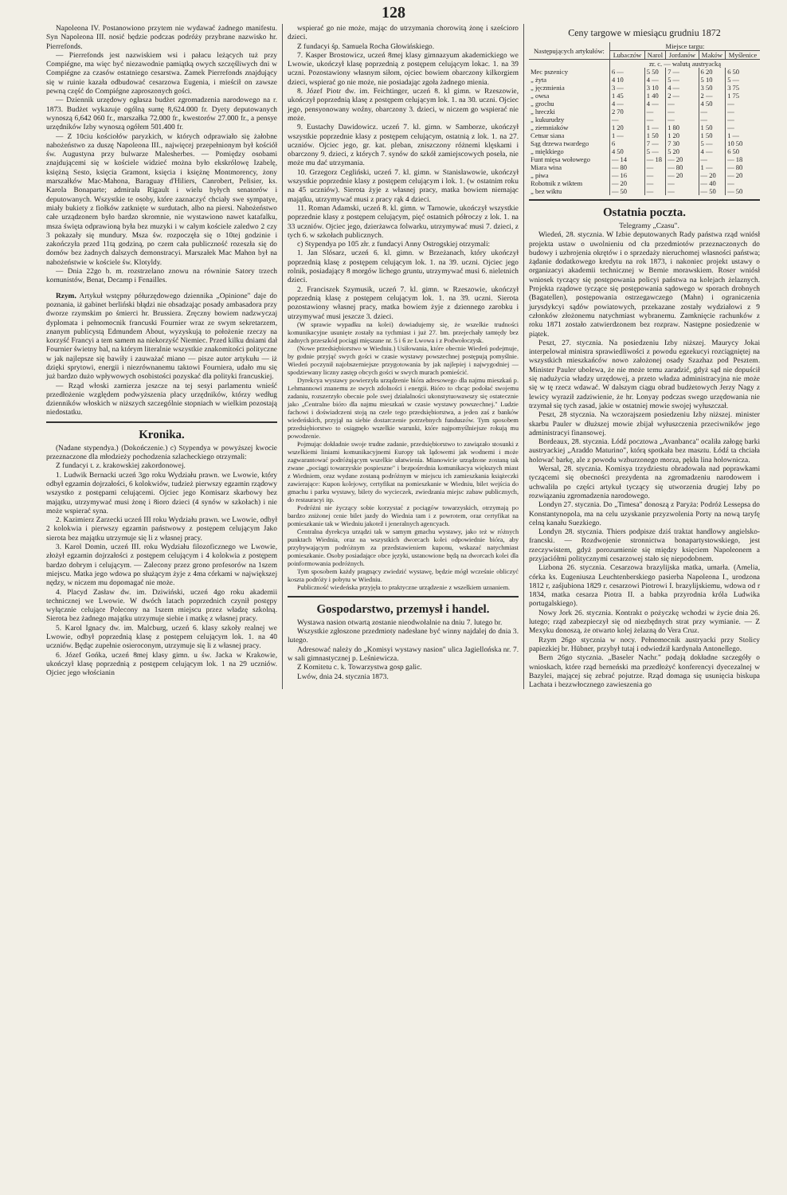128
Napoleona IV. Postanowiono przytem nie wydawać żadnego manifestu. Syn Napoleona III. nosić będzie podczas podróży przybrane nazwisko hr. Pierrefonds.
— Pierrefonds jest nazwiskiem wsi i pałacu leżących tuż przy Compiégne, ma więc być niezawodnie pamiątką owych szczęśliwych dni w Compiégne za czasów ostatniego cesarstwa. Zamek Pierrefonds znajdujący się w ruinie kazała odbudować cesarzowa Eugenia, i mieścił on zawsze pewną część do Compiégne zaproszonych gości.
— Dziennik urzędowy ogłasza budżet zgromadzenia narodowego na r. 1873. Budżet wykazuje ogólną sumę 8,624.000 fr. Dyety deputowanych wynoszą 6,642 060 fr., marszałka 72.000 fr., kwestorów 27.000 fr., a pensye urzędników Izby wynoszą ogółem 501.400 fr.
— Z 10ciu kościołów paryzkich, w których odprawiało się żałobne nabożeństwo za duszę Napoleona III., najwięcej przepełnionym był kościół św. Augustyna przy bulwarze Malesherbes. — Pomiędzy osobami znajdującemi się w kościele widzieć można było ekskrólowę Izabelę, księżną Sesto, księcia Gramont, księcia i księżnę Montmorency, żony marszałków Mac-Mahona, Baraguay d'Hiliers, Canrobert, Pelisier, ks. Karola Bonaparte; admirała Rigault i wielu byłych senatorów i deputowanych. Wszystkie te osoby, które zaznaczyć chciały swe sympatye, miały bukiety z fiołków zatknięte w surdutach, albo na piersi. Nabożeństwo całe urządzonem było bardzo skromnie, nie wystawiono nawet katafalku, msza święta odprawioną była bez muzyki i w całym kościele zaledwo 2 czy 3 pokazały się mundury. Msza św. rozpoczęła się o 10tej godzinie i zakończyła przed 11tą godziną, po czem cała publiczność rozeszła się do domów bez żadnych dalszych demonstracyi. Marszałek Mac Mahon był na nabożeństwie w kościele św. Klotyldy.
— Dnia 22go b. m. rozstrzelano znowu na równinie Satory trzech komunistów, Benat, Decamp i Fenailles.
Rzym. Artykuł wstępny półurzędowego dziennika „Opinione" daje do poznania, iż gabinet berliński błądzi nie obsadzając posady ambasadora przy dworze rzymskim po śmierci hr. Brussiera. Zręczny bowiem nadzwyczaj dyplomata i pełnomocnik francuski Fournier wraz ze swym sekretarzem, znanym publicystą Edmundem About, wyzyskują to położenie rzeczy na korzyść Francyi a tem samem na niekorzyść Niemiec. Przed kilku dniami dał Fournier świetny bal, na którym literalnie wszystkie znakomitości polityczne w jak najlepsze się bawiły i zauważać miano — pisze autor artykułu — iż dzięki sprytowi, energii i niezrównanemu taktowi Fourniera, udało mu się już bardzo dużo wpływowych osobistości pozyskać dla polityki francuskiej.
— Rząd włoski zamierza jeszcze na tej sesyi parlamentu wnieść przedłożenie względem podwyższenia płacy urzędników, którzy według dzienników włoskich w niższych szczególnie stopniach w wielkim pozostają niedostatku.
Kronika.
(Nadane stypendya.) (Dokończenie.) c) Stypendya w powyższej kwocie przeznaczone dla młodzieży pochodzenia szlacheckiego otrzymali:
Z fundacyi t. z. krakowskiej zakordonowej.
1. Ludwik Bernacki uczeń 3go roku Wydziału prawn. we Lwowie, który odbył egzamin dojrzałości, 6 kolokwiów, tudzież pierwszy egzamin rządowy wszystko z postępami celującemi. Ojciec jego Komisarz skarbowy bez majątku, utrzymywać musi żonę i 8ioro dzieci (4 synów w szkołach) i nie może wspierać syna.
2. Kazimierz Zarzecki uczeń III roku Wydziału prawn. we Lwowie, odbył 2 kolokwia i pierwszy egzamin państwowy z postępem celującym Jako sierota bez majątku utrzymuje się li z własnej pracy.
3. Karol Domin, uczeń III. roku Wydziału filozoficznego we Lwowie, złożył egzamin dojrzałości z postępem celującym i 4 kolokwia z postępem bardzo dobrym i celującym. — Zalecony przez grono profesorów na 1szem miejscu. Matka jego wdowa po służącym żyje z 4ma córkami w największej nędzy, w niczem mu dopomagać nie może.
4. Placyd Zasław dw. im. Dziwiński, uczeń 4go roku akademii technicznej we Lwowie. W dwóch latach poprzednich czynił postępy wyłącznie celujące Polecony na 1szem miejscu przez władzę szkolną. Sierota bez żadnego majątku utrzymuje siebie i matkę z własnej pracy.
5. Karol Ignacy dw. im. Malcburg, uczeń 6. klasy szkoły realnej we Lwowie, odbył poprzednią klasę z postępem celującym lok. 1. na 40 uczniów. Będąc zupełnie osieroconym, utrzymuje się li z własnej pracy.
6. Józef Gońka, uczeń 8mej klasy gimn. u św. Jacka w Krakowie, ukończył klasę poprzednią z postępem celującym lok. 1 na 29 uczniów. Ojciec jego włościanin
wspierać go nie może, mając do utrzymania chorowitą żonę i sześcioro dzieci.
Z fundacyi śp. Samuela Rocha Głowińskiego.
7. Kasper Brostowicz, uczeń 8mej klasy gimnazyum akademickiego we Lwowie, ukończył klasę poprzednią z postępem celującym lokac. 1. na 39 uczni. Pozostawiony własnym siłom, ojciec bowiem obarczony kilkorgiem dzieci, wspierać go nie może, nie posiadając zgoła żadnego mienia.
8. Józef Piotr dw. im. Feichtinger, uczeń 8. kl gimn. w Rzeszowie, ukończył poprzednią klasę z postępem celującym lok. 1. na 30. uczni. Ojciec jego, pensyonowany woźny, obarczony 3. dzieci, w niczem go wspierać nie może.
9. Eustachy Dawidowicz. uczeń 7. kl. gimn. w Samborze, ukończył wszystkie poprzednie klasy z postępem celującym, ostatnią z lok. 1. na 27. uczniów. Ojciec jego, gr. kat. pleban, zniszczony różnemi klęskami i obarczony 9. dzieci, z których 7. synów do szkół zamiejscowych posełа, nie może mu dać utrzymania.
10. Grzegorz Cegliński, uczeń 7. kl. gimn. w Stanisławowie, ukończył wszystkie poprzednie klasy z postępem celującym i lok. 1. (w ostatnim roku na 45 uczniów). Sierota żyje z własnej pracy, matka bowiem niemając majątku, utrzymywać musi z pracy rąk 4 dzieci.
11. Roman Adamski, uczeń 8. kl. gimn. w Tarnowie, ukończył wszystkie poprzednie klasy z postępem celującym, pięć ostatnich półroczy z lok. 1. na 33 uczniów. Ojciec jego, dzierżawca folwarku, utrzymywać musi 7. dzieci, z tych 6. w szkołach publicznych.
c) Stypendya po 105 złr. z fundacyi Anny Ostrogskiej otrzymali:
1. Jan Slósarz, uczeń 6. kl. gimn. w Brzeżanach, który ukończył poprzednią klasę z postępem celującym lok. 1. na 39. uczni. Ojciec jego rolnik, posiadający 8 morgów lichego gruntu, utrzymywać musi 6. nieletnich dzieci.
2. Franciszek Szymusik, uczeń 7. kl. gimn. w Rzeszowie, ukończył poprzednią klasę z postępem celującym lok. 1. na 39. uczni. Sierota pozostawiony własnej pracy, matka bowiem żyje z dziennego zarobku i utrzymywać musi jeszcze 3. dzieci.
(W sprawie wypadku na kolei) dowiadujemy się, że wszelkie trudności komunikacyjne usunięte zostały na tychmiast i już 27. bm. przejechały tamtędy bez żadnych przeszkód pociągi mięszane nr. 5 i 6 ze Lwowa i z Podwołoczysk.
(Nowe przedsiębiorstwo w Wiedniu.) Usiłowania, które obecnie Wiedeń podejmuje, by godnie przyjąć swych gości w czasie wystawy powszechnej postępują pomyślnie. Wiedeń poczynił najobszerniejsze przygotowania by jak najlepiej i najwygodniej — spodziewany liczny zastęp obcych gości w swych murach pomieścić.
Dyrekcya wystawy powierzyła urządzenie bióra adresowego dla najmu mieszkań p. Lehmannowi znanemu ze swych zdolności i energii. Bióro to chcąc podołać swojemu zadaniu, rozszerzyło obecnie pole swej działalności ukonstytuowawszy się ostatecznie jako „Centralne bióro dla najmu mieszkań w czasie wystawy powszechnej." Ludzie fachowi i doświadczeni stoją na czele tego przedsiębiorstwa, a jeden zaś z banków wiedeńskich, przyjął na siebie dostarczenie potrzebnych funduszów. Tym sposobem przedsiębiorstwo to osiągnęło wszelkie warunki, które najpomyślniejsze rokują mu powodzenie.
Pojmując dokładnie swoje trudne zadanie, przedsiębiorstwo to zawiązało stosunki z wszelkiemi liniami komunikacyjnemi Europy tak lądowemi jak wodnemi i może zagwarantować podróżującym wszelkie ułatwienia. Mianowicie urządzone zostaną tak zwane „pociągi towarzyskie pospieszne" i bezpośrednia komunikacya większych miast z Wiedniem, oraz wydane zostaną podróżnym w miejscu ich zamieszkania książeczki zawierające: Kupon kolejowy, certyfikat na pomieszkanie w Wiedniu, bilet wejścia do gmachu i parku wystawy, bilety do wycieczek, zwiedzania miejsc zabaw publicznych, do restauracyi itp.
Podróżni nie życzący sobie korzystać z pociągów towarzyskich, otrzymają po bardzo zniżonej cenie bilet jazdy do Wiednia tam i z powrotem, oraz certyfikat na pomieszkanie tak w Wiedniu jakotež i jeneralnych agencyach.
Centralna dyrekcya urządzi tak w samym gmachu wystawy, jako też w różnych punktach Wiednia, oraz na wszystkich dworcach kolei odpowiednie bióra, aby przybywającym podróżnym za przedstawieniem kuponu, wskazać natychmiast pomieszkanie. Osoby posiadające obce języki, ustanowione będą na dworcach kolei dla poinformowania podróżnych.
Tym sposobem każdy pragnący zwiedzić wystawę, będzie mógł wcześnie obliczyć koszta podróży i pobytu w Wiedniu.
Publiczność wiedeńska przyjęła to praktyczne urządzenie z wszelkiem uznaniem.
Gospodarstwo, przemysł i handel.
Wystawa nasion otwartą zostanie nieodwołalnie na dniu 7. lutego br.
Wszystkie zgłoszone przedmioty nadesłane być winny najdalej do dnia 3. lutego.
Adresować należy do „Komisyi wystawy nasion" ulica Jagiellońska nr. 7. w sali gimnastycznej p. Leśniewicza.
Z Komitetu c. k. Towarzystwa gosp galic.
Lwów, dnia 24. stycznia 1873.
Ceny targowe w miesiącu grudniu 1872
| Następujących artykułów: | Miejsce targu: | | | | |
| --- | --- | --- | --- | --- | --- |
| | Lubaczów | Narol | Jordanów | Maków | Myślenice |
| | zr. c. — walutą austryacką | | | | |
| Mec pszenicy | 6 — | 5 50 | 7 — | 6 20 | 6 50 |
| „ żyta | 4 10 | 4 — | 5 — | 5 10 | 5 — |
| „ jęczmienia | 3 — | 3 10 | 4 — | 3 50 | 3 75 |
| „ owsa | 1 45 | 1 40 | 2 — | 2 — | 1 75 |
| „ grochu | 4 — | 4 — | — | 4 50 | — |
| „ hreczki | 2 70 | — | — | — | — |
| „ kukurudzy | — | — | — | — | — |
| „ ziemniaków | 1 20 | 1 — | 1 80 | 1 50 | — |
| Cetnar siana | 1 — | 1 50 | 1 20 | 1 50 | 1 — |
| Sąg drzewa twardego | 6 | 7 — | 7 30 | 5 — | 10 50 |
| „ miękkiego | 4 50 | 5 — | 5 20 | 4 — | 6 50 |
| Funt mięsa wołowego | — 14 | — 18 | — 20 | — | — 18 |
| Miara wina | — 80 | — | — 80 | 1 — | — 80 |
| „ piwa | — 16 | — | — 20 | — 20 | — 20 |
| Robotnik z wiktem | — 20 | — | — | — 40 | — |
| „ bez wiktu | — 50 | — | — | — 50 | — 50 |
Ostatnia poczta.
Telegramy „Czasu".
Wiedeń, 28. stycznia. W Izbie deputowanych Rady państwa rząd wniósł projekta ustaw o uwolnieniu od cła przedmiotów przeznaczonych do budowy i uzbrojenia okrętów i o sprzedaży nieruchomej własności państwa; żądanie dodatkowego kredytu na rok 1873, i nakoniec projekt ustawy o organizacyi akademii technicznej w Bernie morawskiem. Roser wniósł wniosek tyczący się postępowania policyi państwa na kolejach żelaznych. Projekta rządowe tyczące się postępowania sądowego w sporach drobnych (Bagatellen), postępowania ostrzegawczego (Mahn) i ograniczenia jurysdykcyi sądów powiatowych, przekazane zostały wydziałowi z 9 członków złożonemu natychmiast wybranemu. Zamknięcie rachunków z roku 1871 zostało zatwierdzonem bez rozpraw. Następne posiedzenie w piątek.
Peszt, 27. stycznia. Na posiedzeniu Izby niższej. Maurycy Jokai interpelował ministra sprawiedliwości z powodu egzekucyi rozciągniętej na wszystkich mieszkańców nowo założonej osady Szazhaz pod Pesztem. Minister Pauler ubolewa, że nie może temu zaradzić, gdyż sąd nie dopuścił się nadużycia władzy urzędowej, a przeto władza administracyjna nie może się w tę rzecz wdawać. W dalszym ciągu obrad budżetowych Jerzy Nagy z lewicy wyraził zadziwienie, że hr. Lonyay podczas swego urzędowania nie trzymał się tych zasad, jakie w ostatniej mowie swojej wyłuszczał.
Peszt, 28 stycznia. Na wczorajszem posiedzeniu Izby niższej. minister skarbu Pauler w dłuższej mowie zbijał wyłuszczenia przeciwników jego administracyi finansowej.
Bordeaux, 28. stycznia. Łódź pocztowa „Avanbanca" ocaliła załogę barki austryackiej „Araddo Maturino", którą spotkała bez masztu. Łódź ta chciała holować barkę, ale z powodu wzburzonego morza, pękła lina holownicza.
Wersal, 28. stycznia. Komisya trzydziestu obradowała nad poprawkami tyczącemi się obecności prezydenta na zgromadzeniu narodowem i uchwaliła po części artykuł tyczący się utworzenia drugiej Izby po rozwiązaniu zgromadzenia narodowego.
Londyn 27. stycznia. Do „Timesa" donoszą z Paryża: Podróż Lessepsa do Konstantynopola, ma na celu uzyskanie przyzwolenia Porty na nową taryfę celną kanału Suezkiego.
Londyn 28. stycznia. Thiers podpisze dziś traktat handlowy angielsko-francski. — Rozdwojenie stronnictwa bonapartystowskiego, jest rzeczywistem, gdyż porozumienie się między księciem Napoleonem a przyjaciółmi politycznymi cesarzowej stało się niepodobnem.
Lizbona 26. stycznia. Cesarzowa brazylijska matka, umarła. (Amelia, córka ks. Eugeniusza Leuchtenberskiego pasierba Napoleona I., urodzona 1812 r, zaśjubiona 1829 r. cesarzowi Piotrowi I. brazylijskiemu, wdowa od r 1834, matka cesarza Piotra II. a babka przyrodnia króla Ludwika portugalskiego).
Nowy Jork 26. stycznia. Kontrakt o pożyczkę wchodzi w życie dnia 26. lutego; rząd zabezpieczył się od niezbędnych strat przy wymianie. — Z Mexyku donoszą, że otwarto kolej żelazną do Vera Cruz.
Rzym 26go stycznia w nocy. Pełnomocnik austryacki przy Stolicy papiezkiej br. Hübner, przybył tutaj i odwiedził kardynała Antonellego.
Bern 26go stycznia. „Baseler Nachr." podają dokładne szczegóły o wnioskach, które rząd berneński ma przedłożyć konferencyi dyecezalnej w Bazylei, mającej się zebrać pojutrze. Rząd domaga się usunięcia biskupa Lachata i bezzwłocznego zawieszenia go